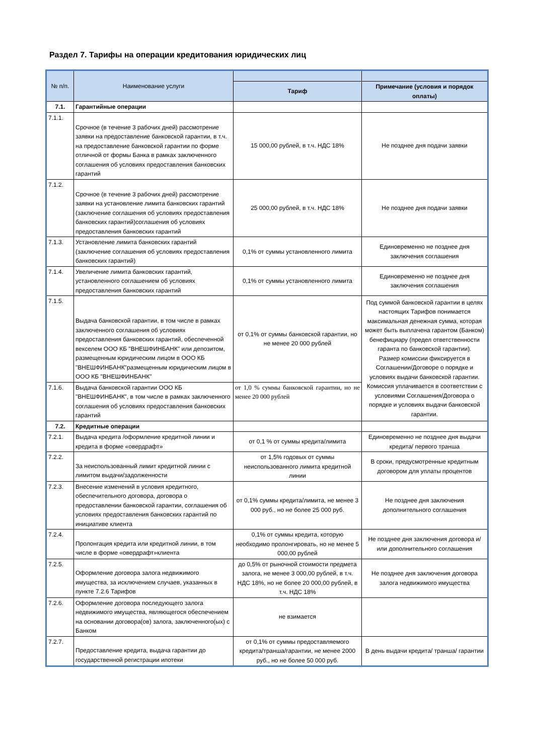Раздел 7. Тарифы на операции кредитования юридических лиц
| № п/п. | Наименование услуги | | |
| --- | --- | --- | --- |
| | | Тариф | Примечание (условия и порядок оплаты) |
| 7.1. | Гарантийные операции | | |
| 7.1.1. | Срочное (в течение 3 рабочих дней) рассмотрение заявки на предоставление банковской гарантии, в т.ч. на предоставление банковской гарантии по форме отличной от формы Банка в рамках заключенного соглашения об условиях предоставления банковских гарантий | 15 000,00 рублей, в т.ч. НДС 18% | Не позднее дня подачи заявки |
| 7.1.2. | Срочное (в течение 3 рабочих дней) рассмотрение заявки на установление лимита банковских гарантий (заключение соглашения об условиях предоставления банковских гарантий)соглашения об условиях предоставления банковских гарантий | 25 000,00 рублей, в т.ч. НДС 18% | Не позднее дня подачи заявки |
| 7.1.3. | Установление лимита банковских гарантий (заключение соглашения об условиях предоставления банковских гарантий) | 0,1% от суммы установленного лимита | Единовременно не позднее дня заключения соглашения |
| 7.1.4. | Увеличение лимита банковских гарантий, установленного соглашением об условиях предоставления банковских гарантий | 0,1% от суммы установленного лимита | Единовременно не позднее дня заключения соглашения |
| 7.1.5. | Выдача банковской гарантии, в том числе в рамках заключенного соглашения об условиях предоставления банковских гарантий, обеспеченной векселем ООО КБ "ВНЕШФИНБАНК" или депозитом, размещенным юридическим лицом в ООО КБ "ВНЕШФИНБАНК"размещенным юридическим лицом в ООО КБ "ВНЕШФИНБАНК" | от 0,1% от суммы банковской гарантии, но не менее 20 000 рублей | Под суммой банковской гарантии в целях настоящих Тарифов понимается максимальная денежная сумма, которая может быть выплачена гарантом (Банком) бенефициару (предел ответственности гаранта по банковской гарантии). Размер комиссии фиксируется в Соглашении/Договоре о порядке и условиях выдачи банковской гарантии. Комиссия уплачивается в соответствии с условиями Соглашения/Договора о порядке и условиях выдачи банковской гарантии. |
| 7.1.6. | Выдача банковской гарантии ООО КБ "ВНЕШФИНБАНК", в том числе в рамках заключенного соглашения об условиях предоставления банковских гарантий | от 1,0 % суммы банковской гарантии, но не менее 20 000 рублей | |
| 7.2. | Кредитные операции | | |
| 7.2.1. | Выдача кредита /оформление кредитной линии и кредита в форме «овердрафт» | от 0,1 % от суммы кредита/лимита | Единовременно не позднее дня выдачи кредита/ первого транша |
| 7.2.2. | За неиспользованный лимит кредитной линии с лимитом выдачи/задолженности | от 1,5% годовых от суммы неиспользованного лимита кредитной линии | В сроки, предусмотренные кредитным договором для уплаты процентов |
| 7.2.3. | Внесение изменений в условия кредитного, обеспечительного договора, договора о предоставлении банковской гарантии, соглашения об условиях предоставления банковских гарантий по инициативе клиента | от 0,1% суммы кредита/лимита, не менее 3 000 руб., но не более 25 000 руб. | Не позднее дня заключения дополнительного соглашения |
| 7.2.4. | Пролонгация кредита или кредитной линии, в том числе в форме «овердрафт»клиента | 0,1% от суммы кредита, которую необходимо пролонгировать, но не менее 5 000,00 рублей | Не позднее дня заключения договора и/или дополнительного соглашения |
| 7.2.5. | Оформление договора залога недвижимого имущества, за исключением случаев, указанных в пункте 7.2.6 Тарифов | до 0,5% от рыночной стоимости предмета залога, не менее 3 000,00 рублей, в т.ч. НДС 18%, но не более 20 000,00 рублей, в т.ч. НДС 18% | Не позднее дня заключения договора залога недвижимого имущества |
| 7.2.6. | Оформление договора последующего залога недвижимого имущества, являющегося обеспечением на основании договора(ов) залога, заключенного(ых) с Банком | не взимается | |
| 7.2.7. | Предоставление кредита, выдача гарантии до государственной регистрации ипотеки | от 0,1% от суммы предоставляемого кредита/транша/гарантии, не менее 2000 руб., но не более 50 000 руб. | В день выдачи кредита/ транша/ гарантии |